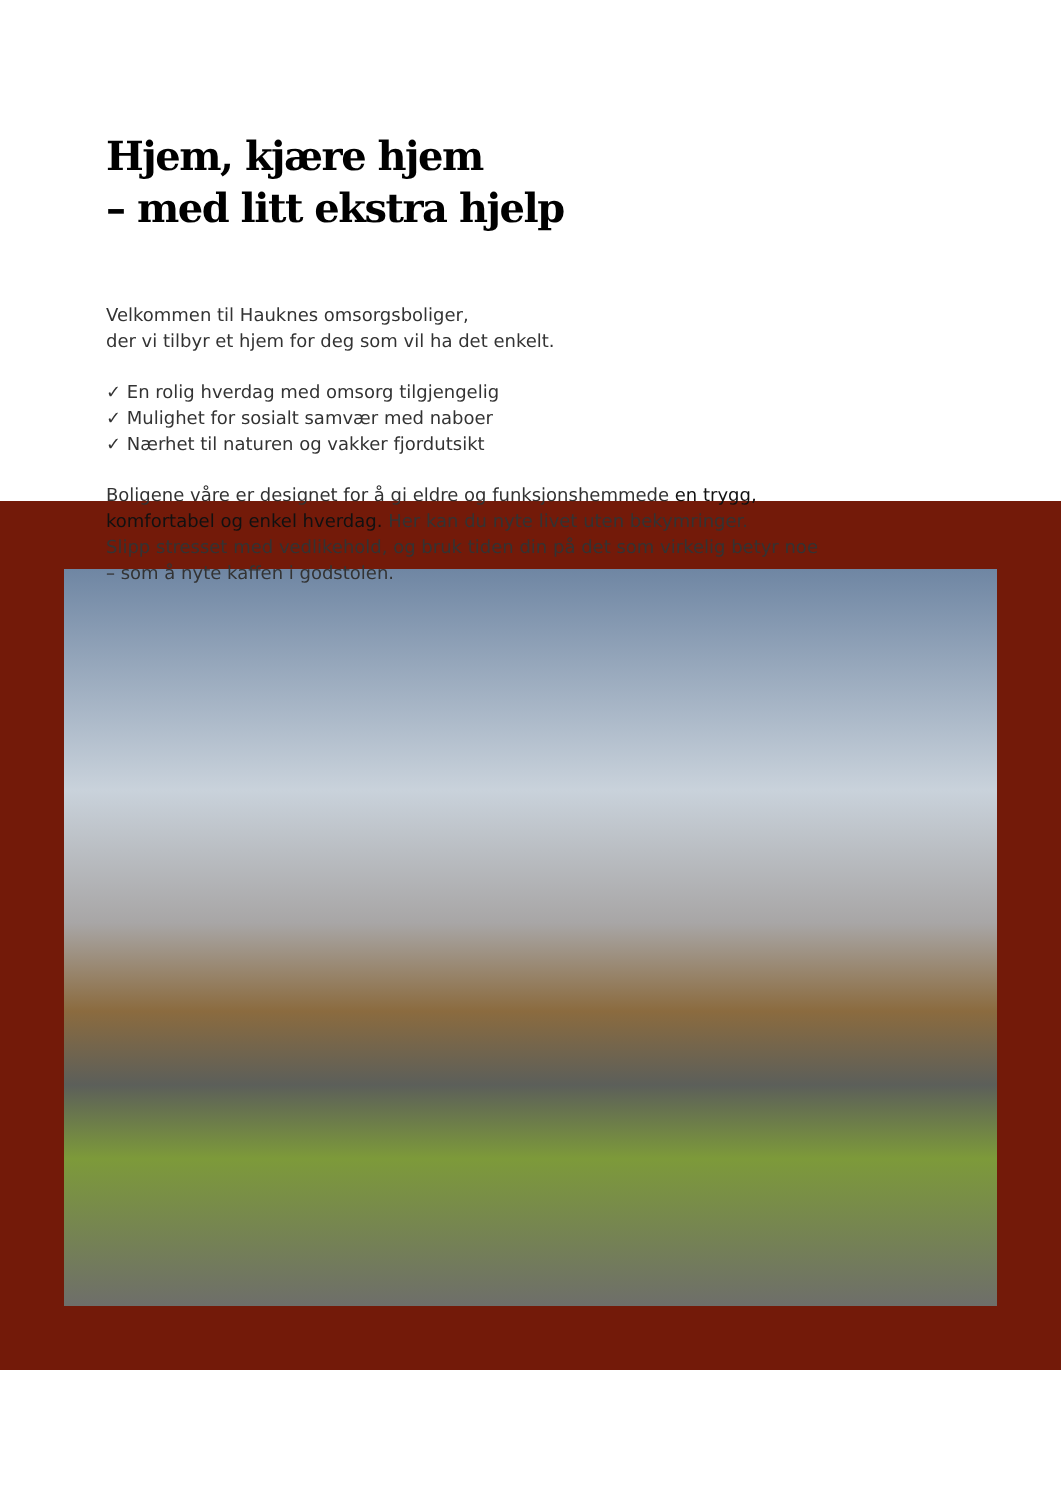Hjem, kjære hjem
– med litt ekstra hjelp
Velkommen til Hauknes omsorgsboliger,
der vi tilbyr et hjem for deg som vil ha det enkelt.
✓ En rolig hverdag med omsorg tilgjengelig
✓ Mulighet for sosialt samvær med naboer
✓ Nærhet til naturen og vakker fjordutsikt
Boligene våre er designet for å gi eldre og funksjonshemmede en trygg,
komfortabel og enkel hverdag. Her kan du nyte livet uten bekymringer.
Slipp stresset med vedlikehold, og bruk tiden din på det som virkelig betyr noe
– som å nyte kaffen i godstolen.